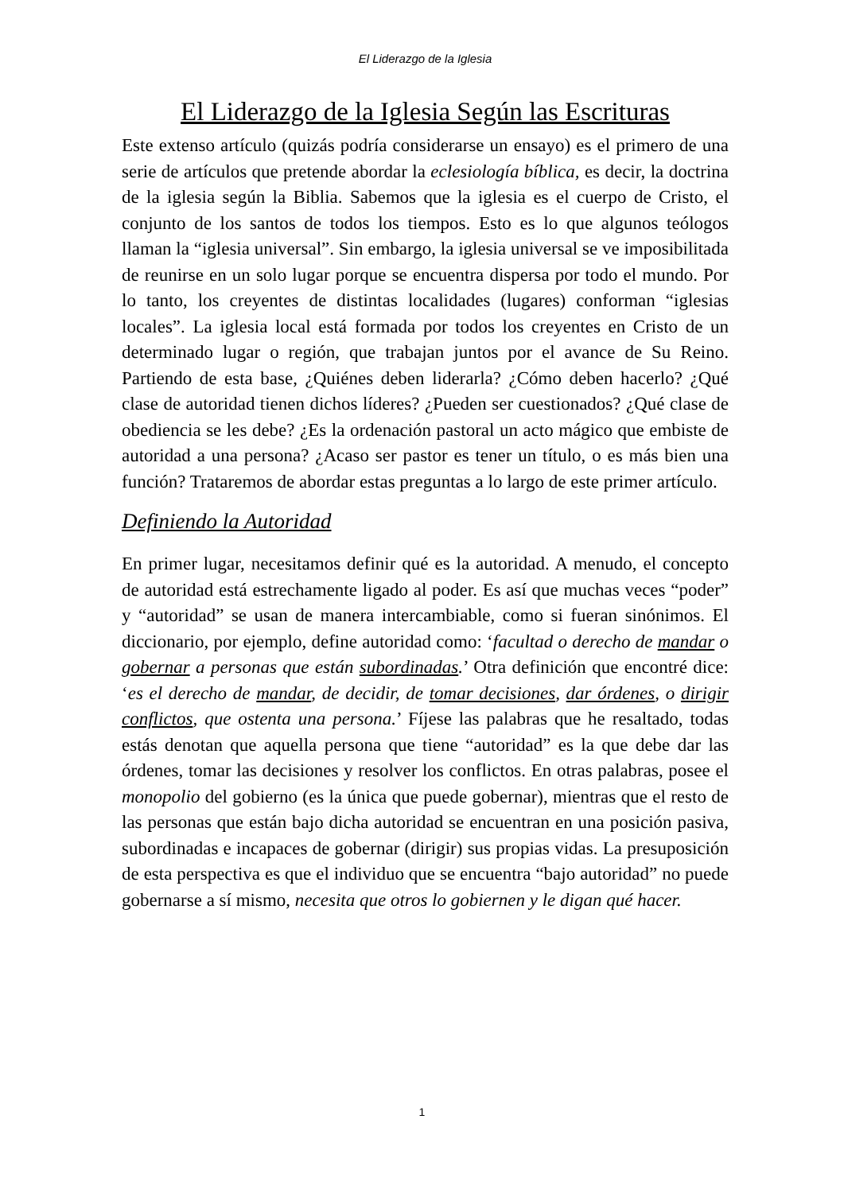El Liderazgo de la Iglesia
El Liderazgo de la Iglesia Según las Escrituras
Este extenso artículo (quizás podría considerarse un ensayo) es el primero de una serie de artículos que pretende abordar la eclesiología bíblica, es decir, la doctrina de la iglesia según la Biblia. Sabemos que la iglesia es el cuerpo de Cristo, el conjunto de los santos de todos los tiempos. Esto es lo que algunos teólogos llaman la “iglesia universal”. Sin embargo, la iglesia universal se ve imposibilitada de reunirse en un solo lugar porque se encuentra dispersa por todo el mundo. Por lo tanto, los creyentes de distintas localidades (lugares) conforman “iglesias locales”. La iglesia local está formada por todos los creyentes en Cristo de un determinado lugar o región, que trabajan juntos por el avance de Su Reino. Partiendo de esta base, ¿Quiénes deben liderarla? ¿Cómo deben hacerlo? ¿Qué clase de autoridad tienen dichos líderes? ¿Pueden ser cuestionados? ¿Qué clase de obediencia se les debe? ¿Es la ordenación pastoral un acto mágico que embiste de autoridad a una persona? ¿Acaso ser pastor es tener un título, o es más bien una función? Trataremos de abordar estas preguntas a lo largo de este primer artículo.
Definiendo la Autoridad
En primer lugar, necesitamos definir qué es la autoridad. A menudo, el concepto de autoridad está estrechamente ligado al poder. Es así que muchas veces “poder” y “autoridad” se usan de manera intercambiable, como si fueran sinónimos. El diccionario, por ejemplo, define autoridad como: ‘facultad o derecho de mandar o gobernar a personas que están subordinadas.’ Otra definición que encontré dice: ‘es el derecho de mandar, de decidir, de tomar decisiones, dar órdenes, o dirigir conflictos, que ostenta una persona.’ Fíjese las palabras que he resaltado, todas estás denotan que aquella persona que tiene “autoridad” es la que debe dar las órdenes, tomar las decisiones y resolver los conflictos. En otras palabras, posee el monopolio del gobierno (es la única que puede gobernar), mientras que el resto de las personas que están bajo dicha autoridad se encuentran en una posición pasiva, subordinadas e incapaces de gobernar (dirigir) sus propias vidas. La presuposición de esta perspectiva es que el individuo que se encuentra “bajo autoridad” no puede gobernarse a sí mismo, necesita que otros lo gobiernen y le digan qué hacer.
1